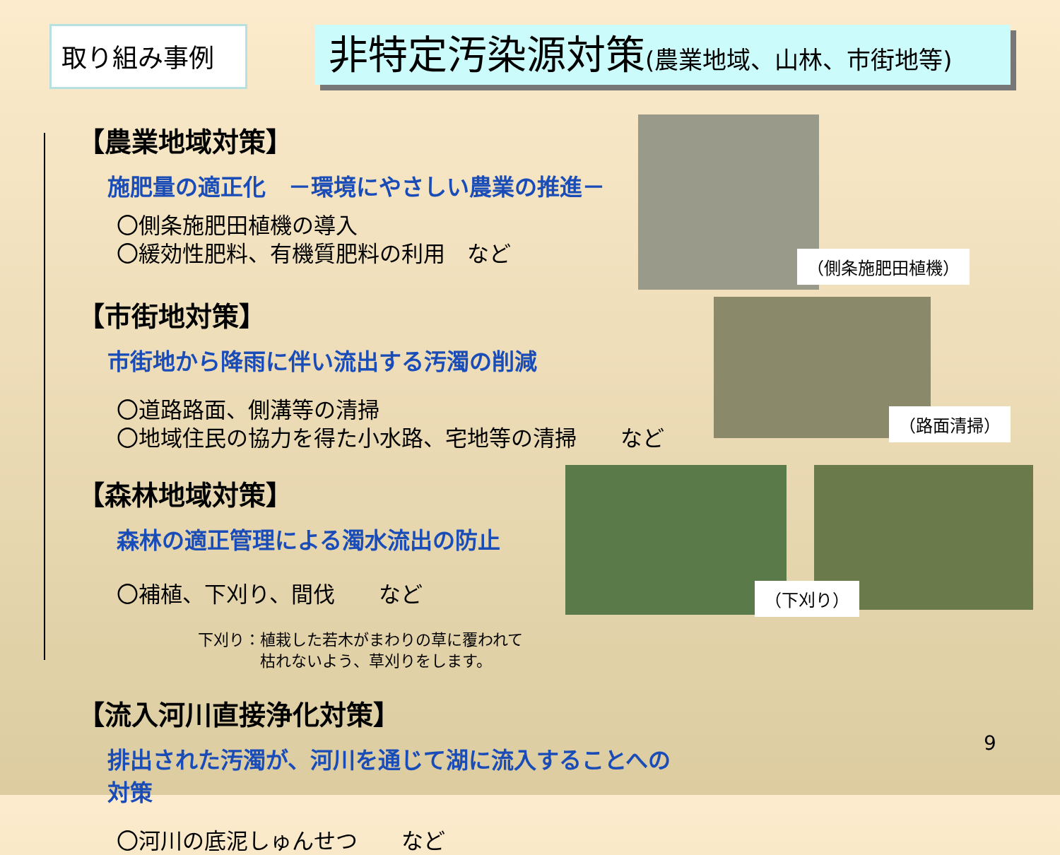取り組み事例
非特定汚染源対策(農業地域、山林、市街地等)
【農業地域対策】
施肥量の適正化　－環境にやさしい農業の推進－
〇側条施肥田植機の導入
〇緩効性肥料、有機質肥料の利用　など
【市街地対策】
市街地から降雨に伴い流出する汚濁の削減
〇道路路面、側溝等の清掃
〇地域住民の協力を得た小水路、宅地等の清掃　　など
【森林地域対策】
森林の適正管理による濁水流出の防止
〇補植、下刈り、間伐　　など
下刈り：植栽した若木がまわりの草に覆われて
　　　　枯れないよう、草刈りをします。
【流入河川直接浄化対策】
排出された汚濁が、河川を通じて湖に流入することへの対策
〇河川の底泥しゅんせつ　　など
（側条施肥田植機）
（路面清掃）
（下刈り）
9